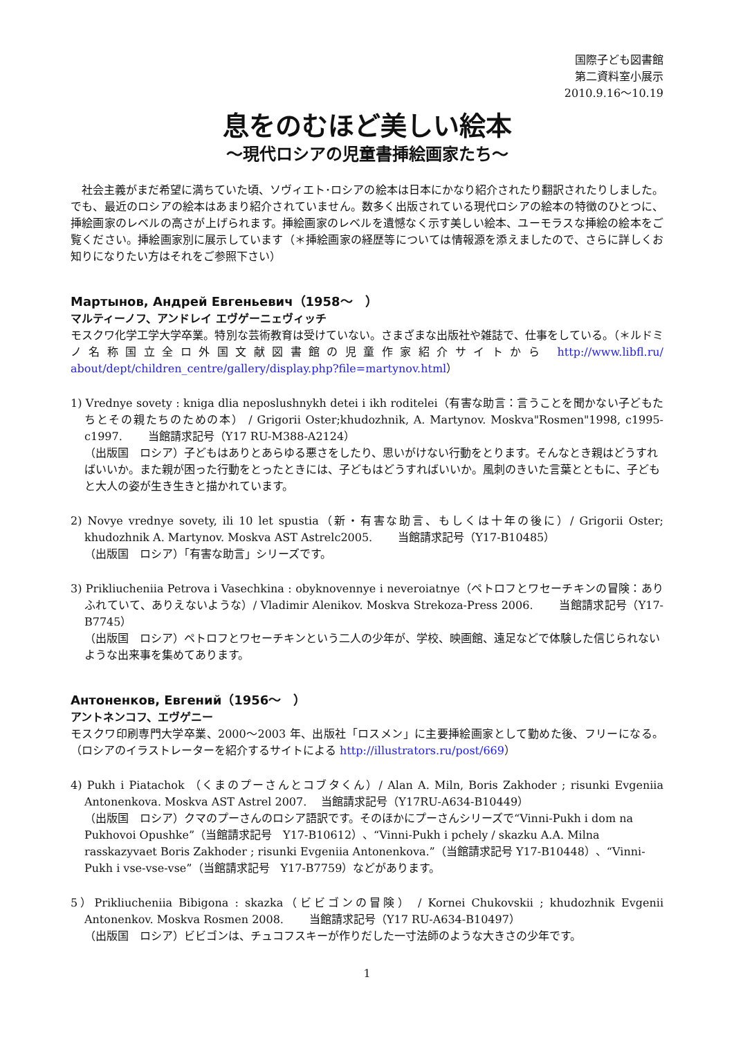国際子ども図書館
第二資料室小展示
2010.9.16～10.19
息をのむほど美しい絵本
～現代ロシアの児童書挿絵画家たち～
社会主義がまだ希望に満ちていた頃、ソヴィエト･ロシアの絵本は日本にかなり紹介されたり翻訳されたりしました。でも、最近のロシアの絵本はあまり紹介されていません。数多く出版されている現代ロシアの絵本の特徴のひとつに、挿絵画家のレベルの高さが上げられます。挿絵画家のレベルを遺憾なく示す美しい絵本、ユーモラスな挿絵の絵本をご覧ください。挿絵画家別に展示しています（＊挿絵画家の経歴等については情報源を添えましたので、さらに詳しくお知りになりたい方はそれをご参照下さい）
Мартынов, Андрей Евгеньевич（1958～　）
マルティーノフ、アンドレイ エヴゲーニェヴィッチ
モスクワ化学工学大学卒業。特別な芸術教育は受けていない。さまざまな出版社や雑誌で、仕事をしている。（＊ルドミノ名称国立全ロ外国文献図書館の児童作家紹介サイトから http://www.libfl.ru/ about/dept/children_centre/gallery/display.php?file=martynov.html）
1) Vrednye sovety : kniga dlia neposlushnykh detei i ikh roditelei（有害な助言：言うことを聞かない子どもたちとその親たちのための本） / Grigorii Oster;khudozhnik, A. Martynov. Moskva"Rosmen"1998, c1995-c1997. 　　当館請求記号（Y17 RU-M388-A2124）
（出版国　ロシア）子どもはありとあらゆる悪さをしたり、思いがけない行動をとります。そんなとき親はどうすればいいか。また親が困った行動をとったときには、子どもはどうすればいいか。風刺のきいた言葉とともに、子どもと大人の姿が生き生きと描かれています。
2) Novye vrednye sovety, ili 10 let spustia（新・有害な助言、もしくは十年の後に）/ Grigorii Oster; khudozhnik A. Martynov. Moskva AST Astrelc2005. 　　当館請求記号（Y17-B10485）
（出版国　ロシア）「有害な助言」シリーズです。
3) Prikliucheniia Petrova i Vasechkina : obyknovennye i neveroiatnye（ペトロフとワセーチキンの冒険：ありふれていて、ありえないような）/ Vladimir Alenikov. Moskva Strekoza-Press 2006. 　　当館請求記号（Y17-B7745）
（出版国　ロシア）ペトロフとワセーチキンという二人の少年が、学校、映画館、遠足などで体験した信じられないような出来事を集めてあります。
Антоненков, Евгений（1956～　）
アントネンコフ、エヴゲニー
モスクワ印刷専門大学卒業、2000～2003 年、出版社「ロスメン」に主要挿絵画家として勤めた後、フリーになる。（ロシアのイラストレーターを紹介するサイトによる http://illustrators.ru/post/669）
4) Pukh i Piatachok （くまのプーさんとコブタくん）/ Alan A. Miln, Boris Zakhoder ; risunki Evgeniia Antonenkova. Moskva AST Astrel 2007. 　当館請求記号（Y17RU-A634-B10449）
（出版国　ロシア）クマのプーさんのロシア語訳です。そのほかにプーさんシリーズで“Vinni-Pukh i dom na Pukhovoi Opushke”（当館請求記号　Y17-B10612）、“Vinni-Pukh i pchely / skazku A.A. Milna rasskazyvaet Boris Zakhoder ; risunki Evgeniia Antonenkova.”（当館請求記号 Y17-B10448）、“Vinni-Pukh i vse-vse-vse”（当館請求記号　Y17-B7759）などがあります。
5）Prikliucheniia Bibigona : skazka（ビビゴンの冒険） / Kornei Chukovskii ; khudozhnik Evgenii Antonenkov. Moskva Rosmen 2008. 　　当館請求記号（Y17 RU-A634-B10497）
（出版国　ロシア）ビビゴンは、チュコフスキーが作りだした一寸法師のような大きさの少年です。
1